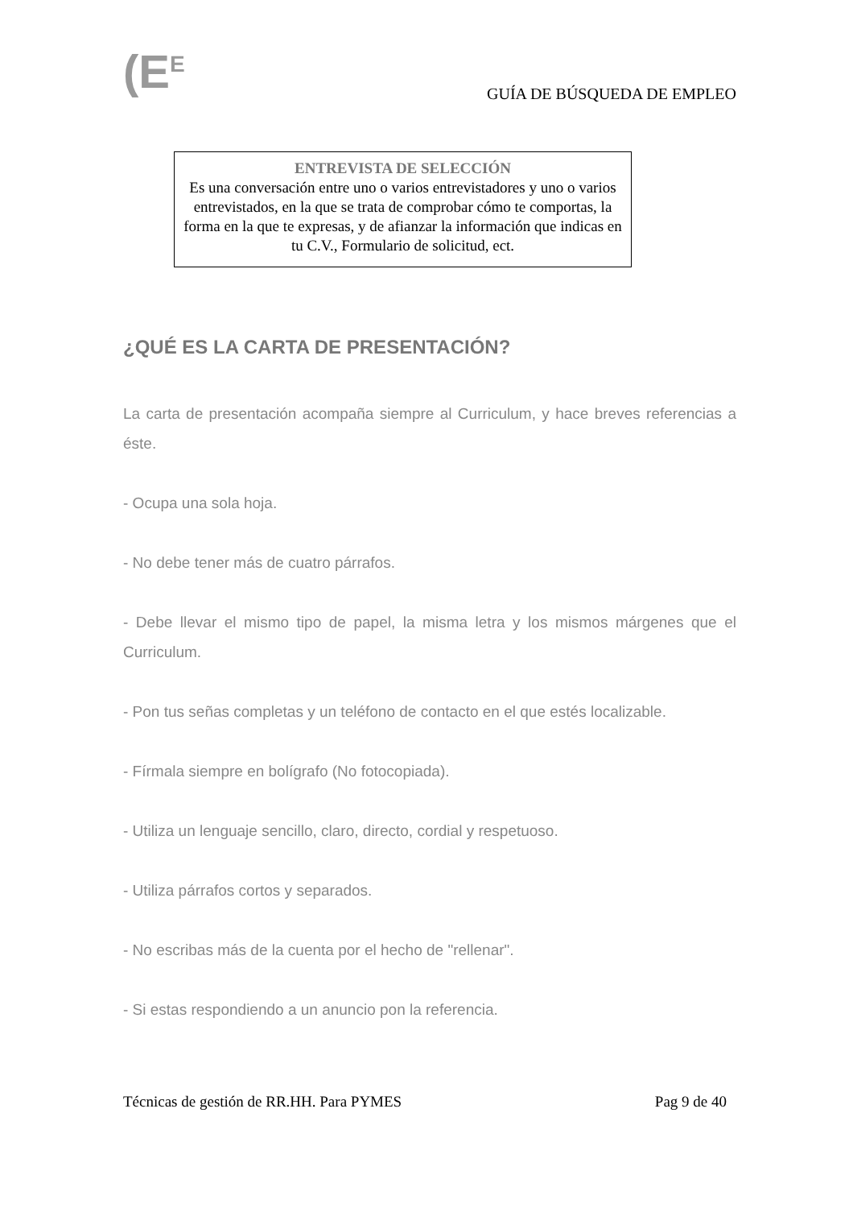(E<sup>E</sup>
GUÍA DE BÚSQUEDA DE EMPLEO
ENTREVISTA DE SELECCIÓN
Es una conversación entre uno o varios entrevistadores y uno o varios entrevistados, en la que se trata de comprobar cómo te comportas, la forma en la que te expresas, y de afianzar la información que indicas en tu C.V., Formulario de solicitud, ect.
¿QUÉ ES LA CARTA DE PRESENTACIÓN?
La carta de presentación acompaña siempre al Curriculum, y hace breves referencias a éste.
- Ocupa una sola hoja.
- No debe tener más de cuatro párrafos.
- Debe llevar el mismo tipo de papel, la misma letra y los mismos márgenes que el Curriculum.
- Pon tus señas completas y un teléfono de contacto en el que estés localizable.
- Fírmala siempre en bolígrafo (No fotocopiada).
- Utiliza un lenguaje sencillo, claro, directo, cordial y respetuoso.
- Utiliza párrafos cortos y separados.
- No escribas más de la cuenta por el hecho de "rellenar".
- Si estas respondiendo a un anuncio pon la referencia.
Técnicas de gestión de RR.HH. Para PYMES Pag 9 de 40